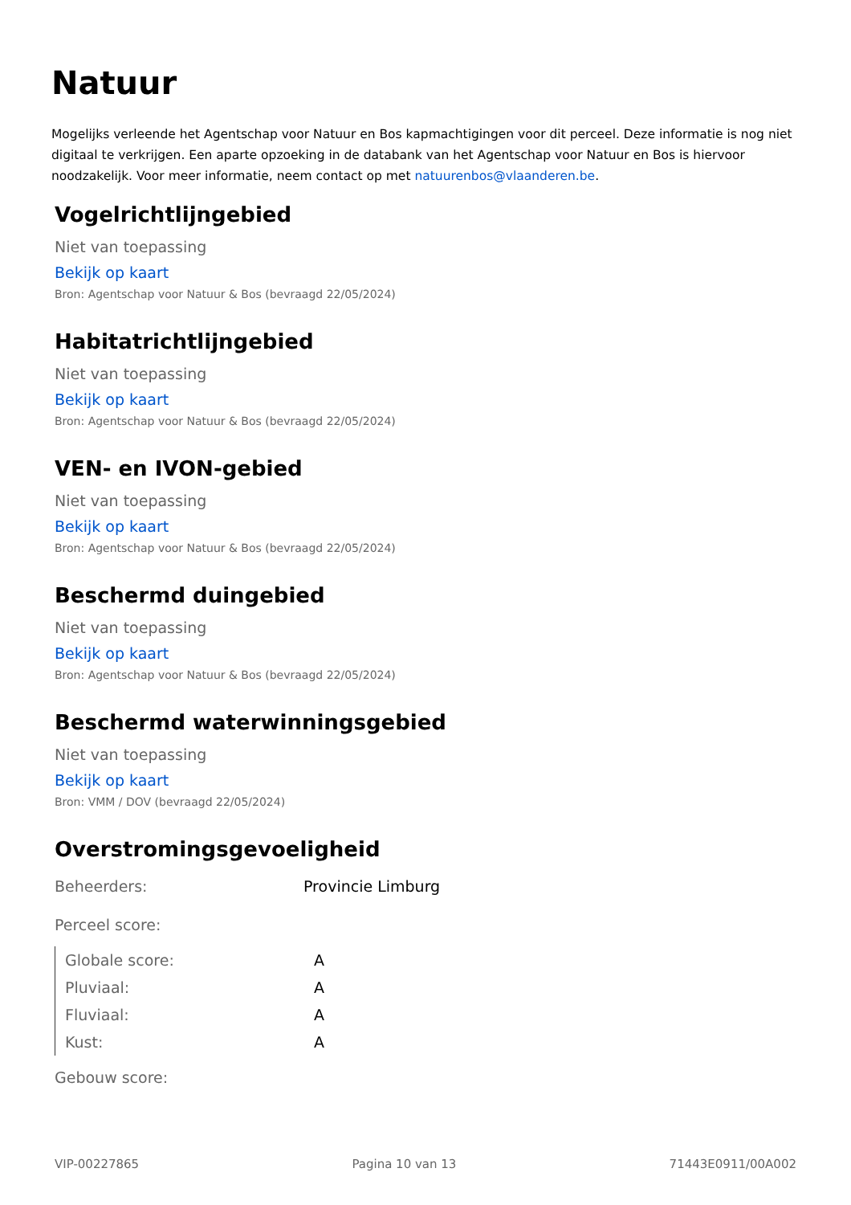Natuur
Mogelijks verleende het Agentschap voor Natuur en Bos kapmachtigingen voor dit perceel. Deze informatie is nog niet digitaal te verkrijgen. Een aparte opzoeking in de databank van het Agentschap voor Natuur en Bos is hiervoor noodzakelijk. Voor meer informatie, neem contact op met natuurenbos@vlaanderen.be.
Vogelrichtlijngebied
Niet van toepassing
Bekijk op kaart
Bron: Agentschap voor Natuur & Bos (bevraagd 22/05/2024)
Habitatrichtlijngebied
Niet van toepassing
Bekijk op kaart
Bron: Agentschap voor Natuur & Bos (bevraagd 22/05/2024)
VEN- en IVON-gebied
Niet van toepassing
Bekijk op kaart
Bron: Agentschap voor Natuur & Bos (bevraagd 22/05/2024)
Beschermd duingebied
Niet van toepassing
Bekijk op kaart
Bron: Agentschap voor Natuur & Bos (bevraagd 22/05/2024)
Beschermd waterwinningsgebied
Niet van toepassing
Bekijk op kaart
Bron: VMM / DOV (bevraagd 22/05/2024)
Overstromingsgevoeligheid
| Beheerders: | Provincie Limburg |
| Perceel score: | |
| Globale score: | A |
| Pluviaal: | A |
| Fluviaal: | A |
| Kust: | A |
| Gebouw score: | |
VIP-00227865 Pagina 10 van 13 71443E0911/00A002